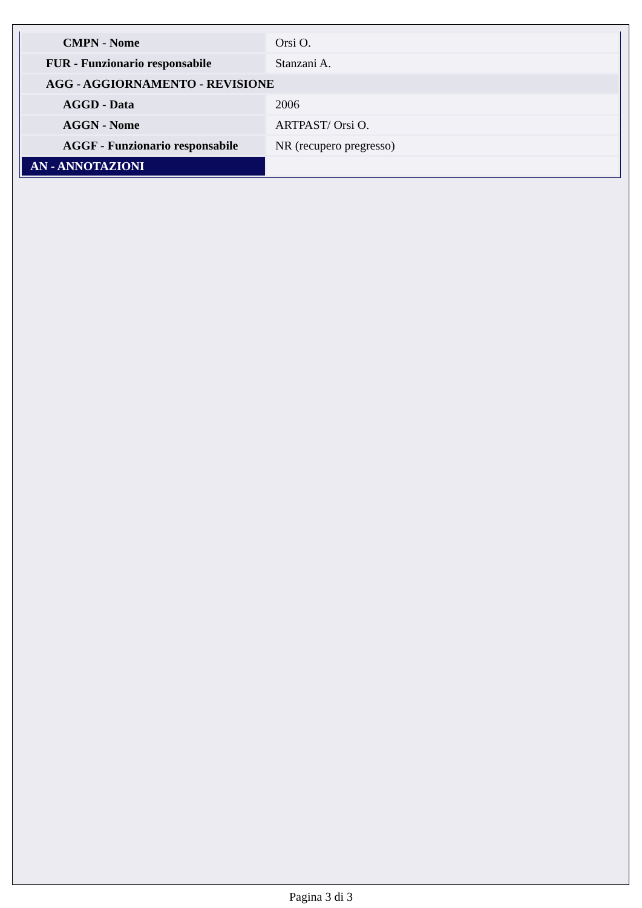| CMPN - Nome | Orsi O. |
| FUR - Funzionario responsabile | Stanzani A. |
| AGG - AGGIORNAMENTO - REVISIONE | |
| AGGD - Data | 2006 |
| AGGN - Nome | ARTPAST/ Orsi O. |
| AGGF - Funzionario responsabile | NR (recupero pregresso) |
| AN - ANNOTAZIONI | |
Pagina 3 di 3